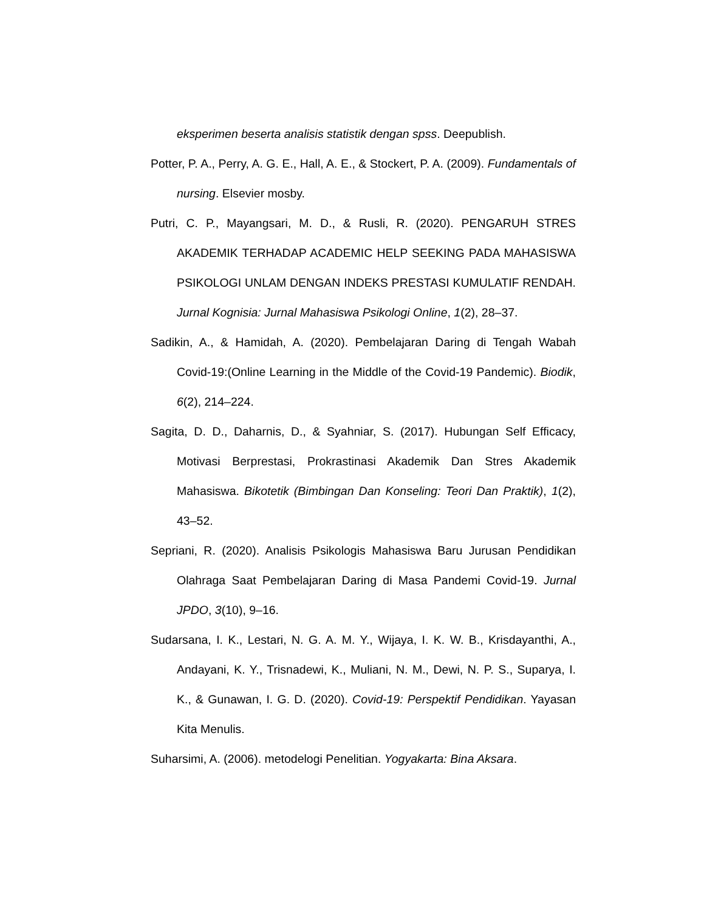eksperimen beserta analisis statistik dengan spss. Deepublish.
Potter, P. A., Perry, A. G. E., Hall, A. E., & Stockert, P. A. (2009). Fundamentals of nursing. Elsevier mosby.
Putri, C. P., Mayangsari, M. D., & Rusli, R. (2020). PENGARUH STRES AKADEMIK TERHADAP ACADEMIC HELP SEEKING PADA MAHASISWA PSIKOLOGI UNLAM DENGAN INDEKS PRESTASI KUMULATIF RENDAH. Jurnal Kognisia: Jurnal Mahasiswa Psikologi Online, 1(2), 28–37.
Sadikin, A., & Hamidah, A. (2020). Pembelajaran Daring di Tengah Wabah Covid-19:(Online Learning in the Middle of the Covid-19 Pandemic). Biodik, 6(2), 214–224.
Sagita, D. D., Daharnis, D., & Syahniar, S. (2017). Hubungan Self Efficacy, Motivasi Berprestasi, Prokrastinasi Akademik Dan Stres Akademik Mahasiswa. Bikotetik (Bimbingan Dan Konseling: Teori Dan Praktik), 1(2), 43–52.
Sepriani, R. (2020). Analisis Psikologis Mahasiswa Baru Jurusan Pendidikan Olahraga Saat Pembelajaran Daring di Masa Pandemi Covid-19. Jurnal JPDO, 3(10), 9–16.
Sudarsana, I. K., Lestari, N. G. A. M. Y., Wijaya, I. K. W. B., Krisdayanthi, A., Andayani, K. Y., Trisnadewi, K., Muliani, N. M., Dewi, N. P. S., Suparya, I. K., & Gunawan, I. G. D. (2020). Covid-19: Perspektif Pendidikan. Yayasan Kita Menulis.
Suharsimi, A. (2006). metodelogi Penelitian. Yogyakarta: Bina Aksara.